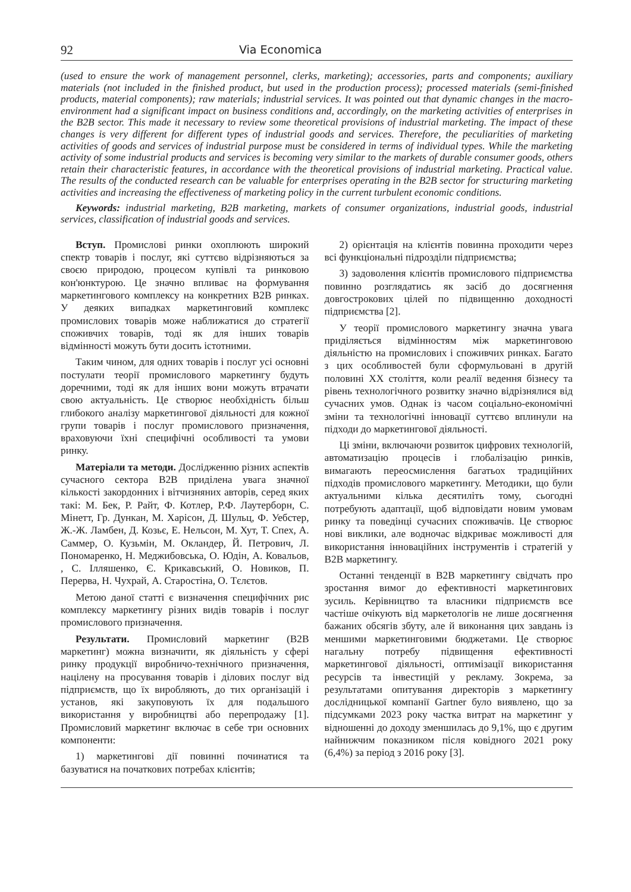92 Via Economica
(used to ensure the work of management personnel, clerks, marketing); accessories, parts and components; auxiliary materials (not included in the finished product, but used in the production process); processed materials (semi-finished products, material components); raw materials; industrial services. It was pointed out that dynamic changes in the macro-environment had a significant impact on business conditions and, accordingly, on the marketing activities of enterprises in the B2B sector. This made it necessary to review some theoretical provisions of industrial marketing. The impact of these changes is very different for different types of industrial goods and services. Therefore, the peculiarities of marketing activities of goods and services of industrial purpose must be considered in terms of individual types. While the marketing activity of some industrial products and services is becoming very similar to the markets of durable consumer goods, others retain their characteristic features, in accordance with the theoretical provisions of industrial marketing. Practical value. The results of the conducted research can be valuable for enterprises operating in the B2B sector for structuring marketing activities and increasing the effectiveness of marketing policy in the current turbulent economic conditions.
Keywords: industrial marketing, B2B marketing, markets of consumer organizations, industrial goods, industrial services, classification of industrial goods and services.
Вступ. Промислові ринки охоплюють широкий спектр товарів і послуг, які суттєво відрізняються за своєю природою, процесом купівлі та ринковою кон'юнктурою. Це значно впливає на формування маркетингового комплексу на конкретних B2B ринках. У деяких випадках маркетинговий комплекс промислових товарів може наближатися до стратегії споживчих товарів, тоді як для інших товарів відмінності можуть бути досить істотними.
Таким чином, для одних товарів і послуг усі основні постулати теорії промислового маркетингу будуть доречними, тоді як для інших вони можуть втрачати свою актуальність. Це створює необхідність більш глибокого аналізу маркетингової діяльності для кожної групи товарів і послуг промислового призначення, враховуючи їхні специфічні особливості та умови ринку.
Матеріали та методи. Дослідженню різних аспектів сучасного сектора B2B приділена увага значної кількості закордонних і вітчизняних авторів, серед яких такі: М. Бек, Р. Райт, Ф. Котлер, Р.Ф. Лаутерборн, С. Мінетт, Гр. Дункан, М. Харісон, Д. Шульц, Ф. Уебстер, Ж.-Ж. Ламбен, Д. Козьє, Е. Нельсон, М. Хут, Т. Спех, А. Саммер, О. Кузьмін, М. Окландер, Й. Петрович, Л. Пономаренко, Н. Меджибовська, О. Юдін, А. Ковальов, , С. Ілляшенко, Є. Крикавський, О. Новиков, П. Перерва, Н. Чухрай, А. Старостіна, О. Тєлєтов.
Метою даної статті є визначення специфічних рис комплексу маркетингу різних видів товарів і послуг промислового призначення.
Результати. Промисловий маркетинг (B2B маркетинг) можна визначити, як діяльність у сфері ринку продукції виробничо-технічного призначення, націлену на просування товарів і ділових послуг від підприємств, що їх виробляють, до тих організацій і установ, які закуповують їх для подальшого використання у виробництві або перепродажу [1]. Промисловий маркетинг включає в себе три основних компоненти:
1) маркетингові дії повинні починатися та базуватися на початкових потребах клієнтів;
2) орієнтація на клієнтів повинна проходити через всі функціональні підрозділи підприємства;
3) задоволення клієнтів промислового підприємства повинно розглядатись як засіб до досягнення довгострокових цілей по підвищенню доходності підприємства [2].
У теорії промислового маркетингу значна увага приділяється відмінностям між маркетинговою діяльністю на промислових і споживчих ринках. Багато з цих особливостей були сформульовані в другій половині XX століття, коли реалії ведення бізнесу та рівень технологічного розвитку значно відрізнялися від сучасних умов. Однак із часом соціально-економічні зміни та технологічні інновації суттєво вплинули на підходи до маркетингової діяльності.
Ці зміни, включаючи розвиток цифрових технологій, автоматизацію процесів і глобалізацію ринків, вимагають переосмислення багатьох традиційних підходів промислового маркетингу. Методики, що були актуальними кілька десятиліть тому, сьогодні потребують адаптації, щоб відповідати новим умовам ринку та поведінці сучасних споживачів. Це створює нові виклики, але водночас відкриває можливості для використання інноваційних інструментів і стратегій у B2B маркетингу.
Останні тенденції в B2B маркетингу свідчать про зростання вимог до ефективності маркетингових зусиль. Керівництво та власники підприємств все частіше очікують від маркетологів не лише досягнення бажаних обсягів збуту, але й виконання цих завдань із меншими маркетинговими бюджетами. Це створює нагальну потребу підвищення ефективності маркетингової діяльності, оптимізації використання ресурсів та інвестицій у рекламу. Зокрема, за результатами опитування директорів з маркетингу дослідницької компанії Gartner було виявлено, що за підсумками 2023 року частка витрат на маркетинг у відношенні до доходу зменшилась до 9,1%, що є другим найнижчим показником після ковідного 2021 року (6,4%) за період з 2016 року [3].